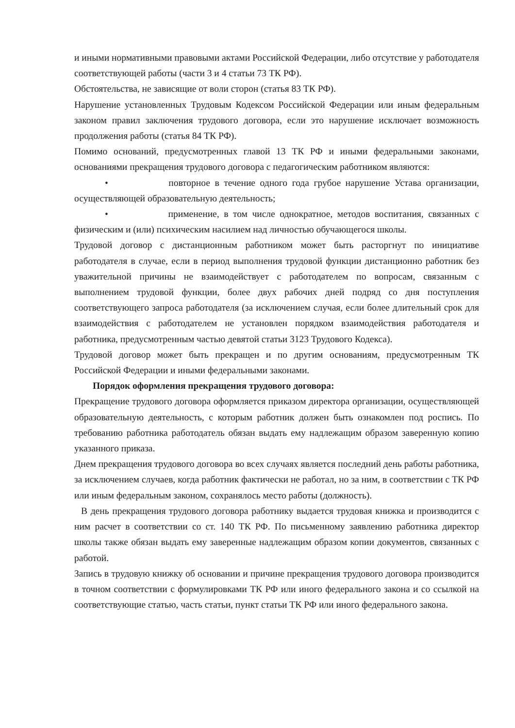и иными нормативными правовыми актами Российской Федерации, либо отсутствие у работодателя соответствующей работы (части 3 и 4 статьи 73 ТК РФ).
Обстоятельства, не зависящие от воли сторон (статья 83 ТК РФ).
Нарушение установленных Трудовым Кодексом Российской Федерации или иным федеральным законом правил заключения трудового договора, если это нарушение исключает возможность продолжения работы (статья 84 ТК РФ).
Помимо оснований, предусмотренных главой 13 ТК РФ и иными федеральными законами, основаниями прекращения трудового договора с педагогическим работником являются:
• повторное в течение одного года грубое нарушение Устава организации, осуществляющей образовательную деятельность;
• применение, в том числе однократное, методов воспитания, связанных с физическим и (или) психическим насилием над личностью обучающегося школы.
Трудовой договор с дистанционным работником может быть расторгнут по инициативе работодателя в случае, если в период выполнения трудовой функции дистанционно работник без уважительной причины не взаимодействует с работодателем по вопросам, связанным с выполнением трудовой функции, более двух рабочих дней подряд со дня поступления соответствующего запроса работодателя (за исключением случая, если более длительный срок для взаимодействия с работодателем не установлен порядком взаимодействия работодателя и работника, предусмотренным частью девятой статьи 3123 Трудового Кодекса).
Трудовой договор может быть прекращен и по другим основаниям, предусмотренным ТК Российской Федерации и иными федеральными законами.
Порядок оформления прекращения трудового договора:
Прекращение трудового договора оформляется приказом директора организации, осуществляющей образовательную деятельность, с которым работник должен быть ознакомлен под роспись. По требованию работника работодатель обязан выдать ему надлежащим образом заверенную копию указанного приказа.
Днем прекращения трудового договора во всех случаях является последний день работы работника, за исключением случаев, когда работник фактически не работал, но за ним, в соответствии с ТК РФ или иным федеральным законом, сохранялось место работы (должность).
В день прекращения трудового договора работнику выдается трудовая книжка и производится с ним расчет в соответствии со ст. 140 ТК РФ. По письменному заявлению работника директор школы также обязан выдать ему заверенные надлежащим образом копии документов, связанных с работой.
Запись в трудовую книжку об основании и причине прекращения трудового договора производится в точном соответствии с формулировками ТК РФ или иного федерального закона и со ссылкой на соответствующие статью, часть статьи, пункт статьи ТК РФ или иного федерального закона.